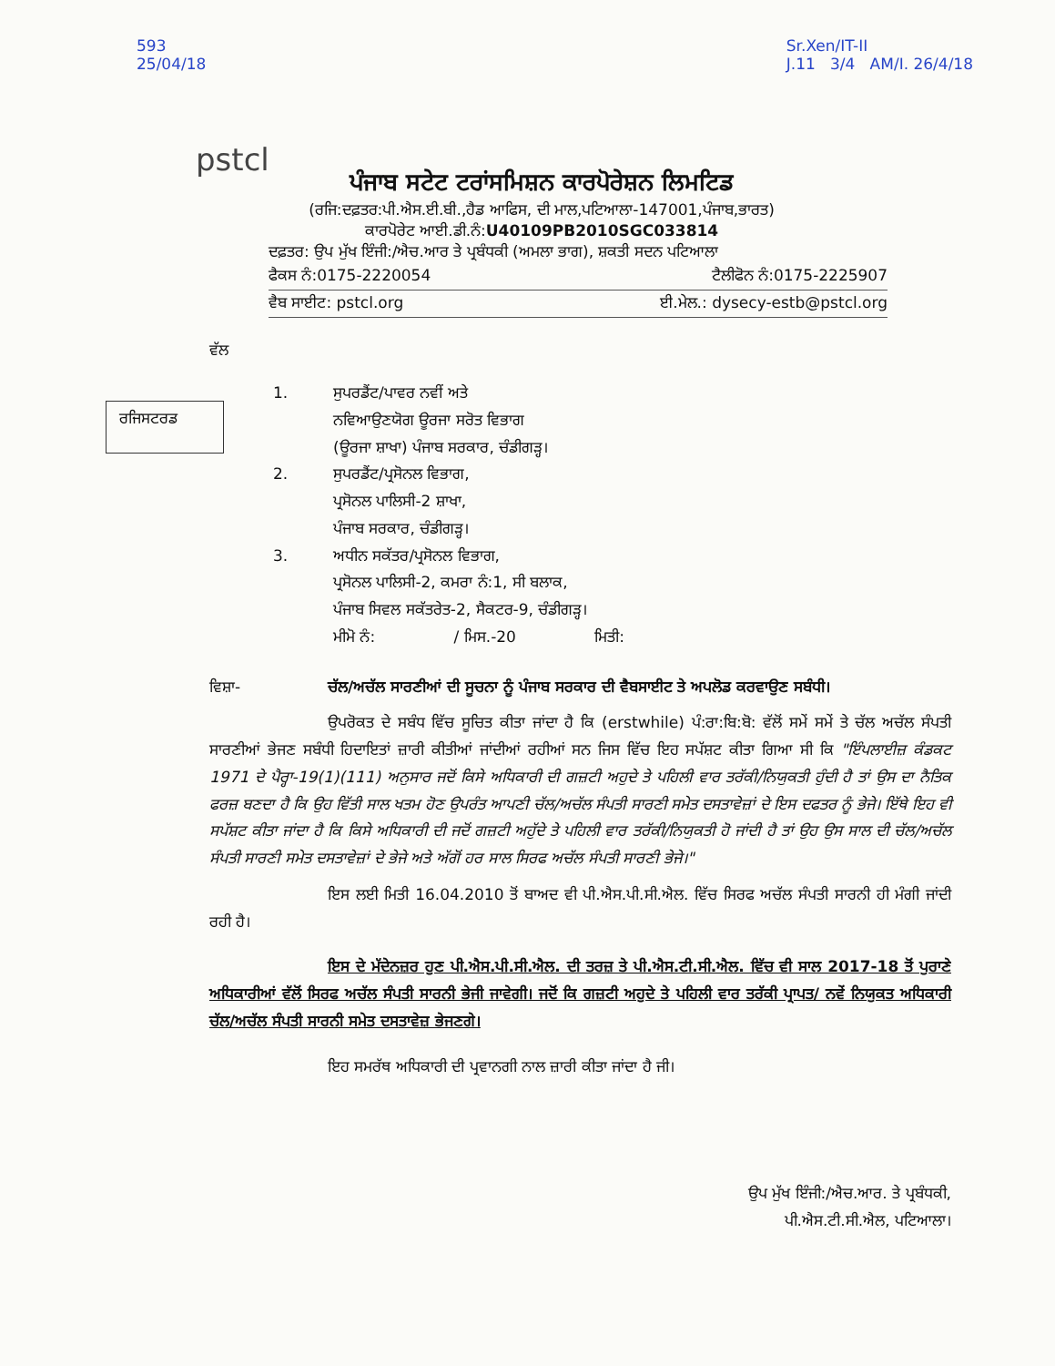593
25/04/18
Sr.Xen/IT-II
J.11 3/4 AM/I. 26/4/18
pstcl
ਪੰਜਾਬ ਸਟੇਟ ਟਰਾਂਸਮਿਸ਼ਨ ਕਾਰਪੋਰੇਸ਼ਨ ਲਿਮਟਿਡ
(ਰਜਿ:ਦਫ਼ਤਰ:ਪੀ.ਐਸ.ਈ.ਬੀ.,ਹੈਡ ਆਫਿਸ, ਦੀ ਮਾਲ,ਪਟਿਆਲਾ-147001,ਪੰਜਾਬ,ਭਾਰਤ)
ਕਾਰਪੋਰੇਟ ਆਈ.ਡੀ.ਨੰ:U40109PB2010SGC033814
ਦਫ਼ਤਰ: ਉਪ ਮੁੱਖ ਇੰਜੀ:/ਐਚ.ਆਰ ਤੇ ਪ੍ਰਬੰਧਕੀ (ਅਮਲਾ ਭਾਗ), ਸ਼ਕਤੀ ਸਦਨ ਪਟਿਆਲਾ
ਫੈਕਸ ਨੰ:0175-2220054 ਟੈਲੀਫੋਨ ਨੰ:0175-2225907
ਵੈਬ ਸਾਈਟ: pstcl.org ਈ.ਮੇਲ.: dysecy-estb@pstcl.org
ਵੱਲ
ਰਜਿਸਟਰਡ
1. ਸੁਪਰਡੈਂਟ/ਪਾਵਰ ਨਵੀਂ ਅਤੇ
ਨਵਿਆਉਣਯੋਗ ਊਰਜਾ ਸਰੋਤ ਵਿਭਾਗ
(ਊਰਜਾ ਸ਼ਾਖਾ) ਪੰਜਾਬ ਸਰਕਾਰ, ਚੰਡੀਗੜ੍ਹ।
2. ਸੁਪਰਡੈਂਟ/ਪ੍ਰਸੋਨਲ ਵਿਭਾਗ,
ਪ੍ਰਸੋਨਲ ਪਾਲਿਸੀ-2 ਸ਼ਾਖਾ,
ਪੰਜਾਬ ਸਰਕਾਰ, ਚੰਡੀਗੜ੍ਹ।
3. ਅਧੀਨ ਸਕੱਤਰ/ਪ੍ਰਸੋਨਲ ਵਿਭਾਗ,
ਪ੍ਰਸੋਨਲ ਪਾਲਿਸੀ-2, ਕਮਰਾ ਨੰ:1, ਸੀ ਬਲਾਕ,
ਪੰਜਾਬ ਸਿਵਲ ਸਕੱਤਰੇਤ-2, ਸੈਕਟਰ-9, ਚੰਡੀਗੜ੍ਹ।
ਮੀਮੋ ਨੰ: / ਮਿਸ.-20 ਮਿਤੀ:
ਵਿਸ਼ਾ- ਚੱਲ/ਅਚੱਲ ਸਾਰਣੀਆਂ ਦੀ ਸੂਚਨਾ ਨੂੰ ਪੰਜਾਬ ਸਰਕਾਰ ਦੀ ਵੈਬਸਾਈਟ ਤੇ ਅਪਲੋਡ ਕਰਵਾਉਣ ਸਬੰਧੀ।
ਉਪਰੋਕਤ ਦੇ ਸਬੰਧ ਵਿੱਚ ਸੂਚਿਤ ਕੀਤਾ ਜਾਂਦਾ ਹੈ ਕਿ (erstwhile) ਪੰ:ਰਾ:ਬਿ:ਬੋ: ਵੱਲੋਂ ਸਮੇਂ ਸਮੇਂ ਤੇ ਚੱਲ ਅਚੱਲ ਸੰਪਤੀ ਸਾਰਣੀਆਂ ਭੇਜਣ ਸਬੰਧੀ ਹਿਦਾਇਤਾਂ ਜ਼ਾਰੀ ਕੀਤੀਆਂ ਜਾਂਦੀਆਂ ਰਹੀਆਂ ਸਨ ਜਿਸ ਵਿੱਚ ਇਹ ਸਪੱਸ਼ਟ ਕੀਤਾ ਗਿਆ ਸੀ ਕਿ "ਇੰਪਲਾਈਜ਼ ਕੰਡਕਟ 1971 ਦੇ ਪੈਰ੍ਹਾ-19(1)(111) ਅਨੁਸਾਰ ਜਦੋਂ ਕਿਸੇ ਅਧਿਕਾਰੀ ਦੀ ਗਜ਼ਟੀ ਅਹੁਦੇ ਤੇ ਪਹਿਲੀ ਵਾਰ ਤਰੱਕੀ/ਨਿਯੁਕਤੀ ਹੁੰਦੀ ਹੈ ਤਾਂ ਉਸ ਦਾ ਨੈਤਿਕ ਫਰਜ਼ ਬਣਦਾ ਹੈ ਕਿ ਉਹ ਵਿੱਤੀ ਸਾਲ ਖਤਮ ਹੋਣ ਉਪਰੰਤ ਆਪਣੀ ਚੱਲ/ਅਚੱਲ ਸੰਪਤੀ ਸਾਰਣੀ ਸਮੇਤ ਦਸਤਾਵੇਜ਼ਾਂ ਦੇ ਇਸ ਦਫਤਰ ਨੂੰ ਭੇਜੇ। ਇੱਥੇ ਇਹ ਵੀ ਸਪੱਸ਼ਟ ਕੀਤਾ ਜਾਂਦਾ ਹੈ ਕਿ ਕਿਸੇ ਅਧਿਕਾਰੀ ਦੀ ਜਦੋਂ ਗਜ਼ਟੀ ਅਹੁੱਦੇ ਤੇ ਪਹਿਲੀ ਵਾਰ ਤਰੱਕੀ/ਨਿਯੁਕਤੀ ਹੋ ਜਾਂਦੀ ਹੈ ਤਾਂ ਉਹ ਉਸ ਸਾਲ ਦੀ ਚੱਲ/ਅਚੱਲ ਸੰਪਤੀ ਸਾਰਣੀ ਸਮੇਤ ਦਸਤਾਵੇਜ਼ਾਂ ਦੇ ਭੇਜੇ ਅਤੇ ਅੱਗੋਂ ਹਰ ਸਾਲ ਸਿਰਫ ਅਚੱਲ ਸੰਪਤੀ ਸਾਰਣੀ ਭੇਜੇ।"
ਇਸ ਲਈ ਮਿਤੀ 16.04.2010 ਤੋਂ ਬਾਅਦ ਵੀ ਪੀ.ਐਸ.ਪੀ.ਸੀ.ਐਲ. ਵਿੱਚ ਸਿਰਫ ਅਚੱਲ ਸੰਪਤੀ ਸਾਰਨੀ ਹੀ ਮੰਗੀ ਜਾਂਦੀ ਰਹੀ ਹੈ।
ਇਸ ਦੇ ਮੱਦੇਨਜ਼ਰ ਹੁਣ ਪੀ.ਐਸ.ਪੀ.ਸੀ.ਐਲ. ਦੀ ਤਰਜ਼ ਤੇ ਪੀ.ਐਸ.ਟੀ.ਸੀ.ਐਲ. ਵਿੱਚ ਵੀ ਸਾਲ 2017-18 ਤੋਂ ਪੁਰਾਣੇ ਅਧਿਕਾਰੀਆਂ ਵੱਲੋਂ ਸਿਰਫ ਅਚੱਲ ਸੰਪਤੀ ਸਾਰਨੀ ਭੇਜੀ ਜਾਵੇਗੀ। ਜਦੋਂ ਕਿ ਗਜ਼ਟੀ ਅਹੁਦੇ ਤੇ ਪਹਿਲੀ ਵਾਰ ਤਰੱਕੀ ਪ੍ਰਾਪਤ/ ਨਵੇਂ ਨਿਯੁਕਤ ਅਧਿਕਾਰੀ ਚੱਲ/ਅਚੱਲ ਸੰਪਤੀ ਸਾਰਨੀ ਸਮੇਤ ਦਸਤਾਵੇਜ਼ ਭੇਜਣਗੇ।
ਇਹ ਸਮਰੱਥ ਅਧਿਕਾਰੀ ਦੀ ਪ੍ਰਵਾਨਗੀ ਨਾਲ ਜ਼ਾਰੀ ਕੀਤਾ ਜਾਂਦਾ ਹੈ ਜੀ।
ਉਪ ਮੁੱਖ ਇੰਜੀ:/ਐਚ.ਆਰ. ਤੇ ਪ੍ਰਬੰਧਕੀ,
ਪੀ.ਐਸ.ਟੀ.ਸੀ.ਐਲ, ਪਟਿਆਲਾ।